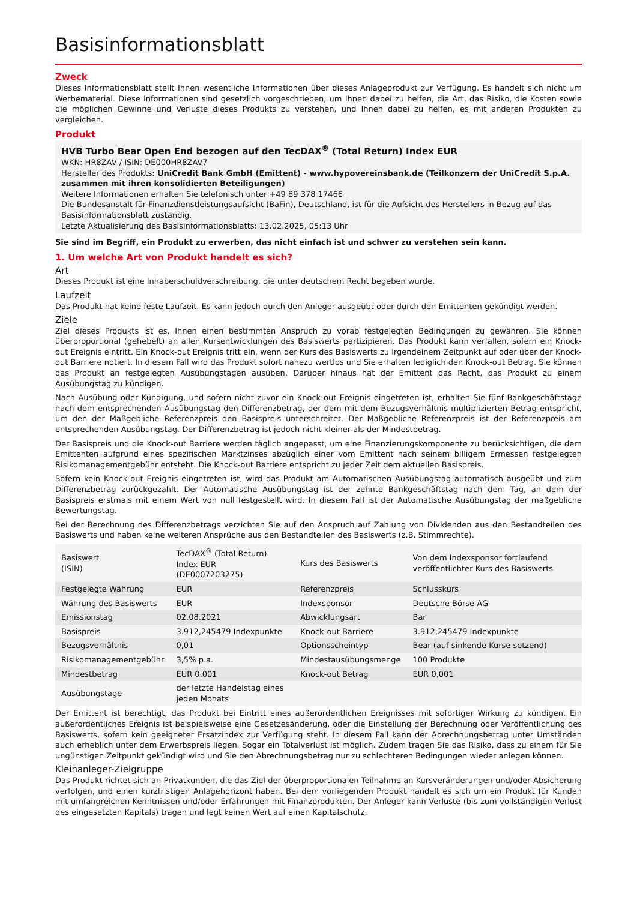Basisinformationsblatt
Zweck
Dieses Informationsblatt stellt Ihnen wesentliche Informationen über dieses Anlageprodukt zur Verfügung. Es handelt sich nicht um Werbematerial. Diese Informationen sind gesetzlich vorgeschrieben, um Ihnen dabei zu helfen, die Art, das Risiko, die Kosten sowie die möglichen Gewinne und Verluste dieses Produkts zu verstehen, und Ihnen dabei zu helfen, es mit anderen Produkten zu vergleichen.
Produkt
HVB Turbo Bear Open End bezogen auf den TecDAX<sup>®</sup> (Total Return) Index EUR
WKN: HR8ZAV / ISIN: DE000HR8ZAV7
Hersteller des Produkts: UniCredit Bank GmbH (Emittent) - www.hypovereinsbank.de (Teilkonzern der UniCredit S.p.A. zusammen mit ihren konsolidierten Beteiligungen)
Weitere Informationen erhalten Sie telefonisch unter +49 89 378 17466
Die Bundesanstalt für Finanzdienstleistungsaufsicht (BaFin), Deutschland, ist für die Aufsicht des Herstellers in Bezug auf das Basisinformationsblatt zuständig.
Letzte Aktualisierung des Basisinformationsblatts: 13.02.2025, 05:13 Uhr
Sie sind im Begriff, ein Produkt zu erwerben, das nicht einfach ist und schwer zu verstehen sein kann.
1. Um welche Art von Produkt handelt es sich?
Art
Dieses Produkt ist eine Inhaberschuldverschreibung, die unter deutschem Recht begeben wurde.
Laufzeit
Das Produkt hat keine feste Laufzeit. Es kann jedoch durch den Anleger ausgeübt oder durch den Emittenten gekündigt werden.
Ziele
Ziel dieses Produkts ist es, Ihnen einen bestimmten Anspruch zu vorab festgelegten Bedingungen zu gewähren. Sie können überproportional (gehebelt) an allen Kursentwicklungen des Basiswerts partizipieren. Das Produkt kann verfallen, sofern ein Knock-out Ereignis eintritt. Ein Knock-out Ereignis tritt ein, wenn der Kurs des Basiswerts zu irgendeinem Zeitpunkt auf oder über der Knock-out Barriere notiert. In diesem Fall wird das Produkt sofort nahezu wertlos und Sie erhalten lediglich den Knock-out Betrag. Sie können das Produkt an festgelegten Ausübungstagen ausüben. Darüber hinaus hat der Emittent das Recht, das Produkt zu einem Ausübungstag zu kündigen.
Nach Ausübung oder Kündigung, und sofern nicht zuvor ein Knock-out Ereignis eingetreten ist, erhalten Sie fünf Bankgeschäftstage nach dem entsprechenden Ausübungstag den Differenzbetrag, der dem mit dem Bezugsverhältnis multiplizierten Betrag entspricht, um den der Maßgebliche Referenzpreis den Basispreis unterschreitet. Der Maßgebliche Referenzpreis ist der Referenzpreis am entsprechenden Ausübungstag. Der Differenzbetrag ist jedoch nicht kleiner als der Mindestbetrag.
Der Basispreis und die Knock-out Barriere werden täglich angepasst, um eine Finanzierungskomponente zu berücksichtigen, die dem Emittenten aufgrund eines spezifischen Marktzinses abzüglich einer vom Emittent nach seinem billigem Ermessen festgelegten Risikomanagementgebühr entsteht. Die Knock-out Barriere entspricht zu jeder Zeit dem aktuellen Basispreis.
Sofern kein Knock-out Ereignis eingetreten ist, wird das Produkt am Automatischen Ausübungstag automatisch ausgeübt und zum Differenzbetrag zurückgezahlt. Der Automatische Ausübungstag ist der zehnte Bankgeschäftstag nach dem Tag, an dem der Basispreis erstmals mit einem Wert von null festgestellt wird. In diesem Fall ist der Automatische Ausübungstag der maßgebliche Bewertungstag.
Bei der Berechnung des Differenzbetrags verzichten Sie auf den Anspruch auf Zahlung von Dividenden aus den Bestandteilen des Basiswerts und haben keine weiteren Ansprüche aus den Bestandteilen des Basiswerts (z.B. Stimmrechte).
| Basiswert (ISIN) | TecDAX<sup>®</sup> (Total Return) Index EUR (DE0007203275) | Kurs des Basiswerts | Von dem Indexsponsor fortlaufend veröffentlichter Kurs des Basiswerts |
| Festgelegte Währung | EUR | Referenzpreis | Schlusskurs |
| Währung des Basiswerts | EUR | Indexsponsor | Deutsche Börse AG |
| Emissionstag | 02.08.2021 | Abwicklungsart | Bar |
| Basispreis | 3.912,245479 Indexpunkte | Knock-out Barriere | 3.912,245479 Indexpunkte |
| Bezugsverhältnis | 0,01 | Optionsscheintyp | Bear (auf sinkende Kurse setzend) |
| Risikomanagementgebühr | 3,5% p.a. | Mindestausübungsmenge | 100 Produkte |
| Mindestbetrag | EUR 0,001 | Knock-out Betrag | EUR 0,001 |
| Ausübungstage | der letzte Handelstag eines jeden Monats | | |
Der Emittent ist berechtigt, das Produkt bei Eintritt eines außerordentlichen Ereignisses mit sofortiger Wirkung zu kündigen. Ein außerordentliches Ereignis ist beispielsweise eine Gesetzesänderung, oder die Einstellung der Berechnung oder Veröffentlichung des Basiswerts, sofern kein geeigneter Ersatzindex zur Verfügung steht. In diesem Fall kann der Abrechnungsbetrag unter Umständen auch erheblich unter dem Erwerbspreis liegen. Sogar ein Totalverlust ist möglich. Zudem tragen Sie das Risiko, dass zu einem für Sie ungünstigen Zeitpunkt gekündigt wird und Sie den Abrechnungsbetrag nur zu schlechteren Bedingungen wieder anlegen können.
Kleinanleger-Zielgruppe
Das Produkt richtet sich an Privatkunden, die das Ziel der überproportionalen Teilnahme an Kursveränderungen und/oder Absicherung verfolgen, und einen kurzfristigen Anlagehorizont haben. Bei dem vorliegenden Produkt handelt es sich um ein Produkt für Kunden mit umfangreichen Kenntnissen und/oder Erfahrungen mit Finanzprodukten. Der Anleger kann Verluste (bis zum vollständigen Verlust des eingesetzten Kapitals) tragen und legt keinen Wert auf einen Kapitalschutz.